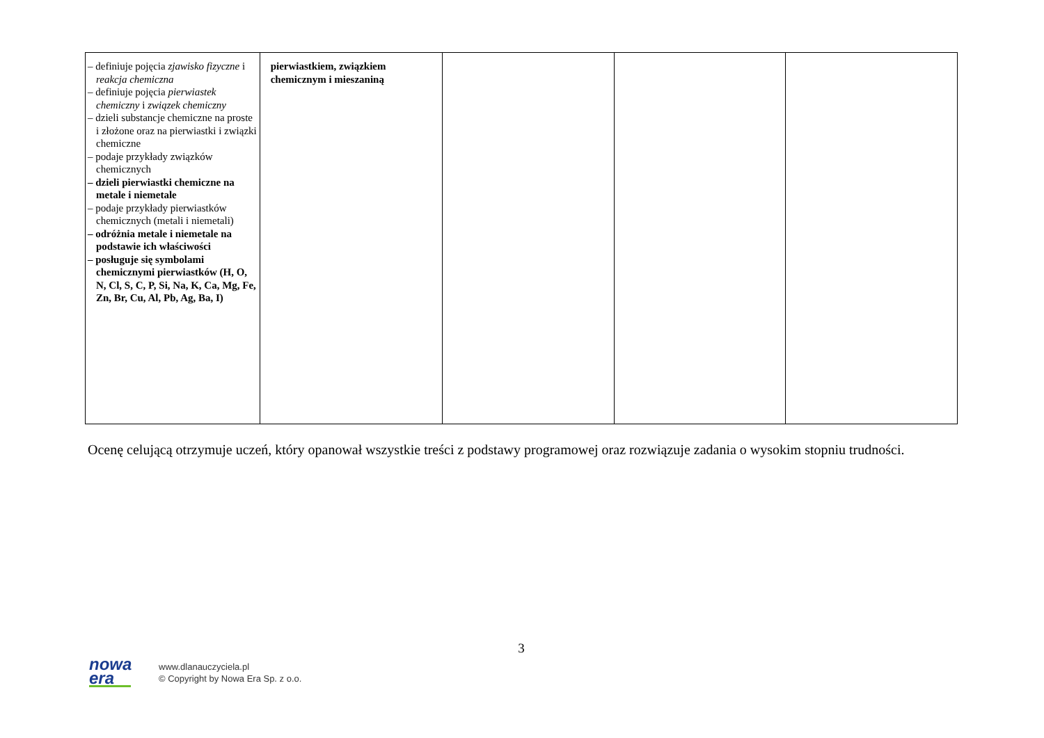| – definiuje pojęcia zjawisko fizyczne i reakcja chemiczna – definiuje pojęcia pierwiastek chemiczny i związek chemiczny – dzieli substancje chemiczne na proste i złożone oraz na pierwiastki i związki chemiczne – podaje przykłady związków chemicznych – dzieli pierwiastki chemiczne na metale i niemetale – podaje przykłady pierwiastków chemicznych (metali i niemetali) – odróżnia metale i niemetale na podstawie ich właściwości – posługuje się symbolami chemicznymi pierwiastków (H, O, N, Cl, S, C, P, Si, Na, K, Ca, Mg, Fe, Zn, Br, Cu, Al, Pb, Ag, Ba, I) | pierwiastkiem, związkiem chemicznym i mieszaniną | | | |
Ocenę celującą otrzymuje uczeń, który opanował wszystkie treści z podstawy programowej oraz rozwiązuje zadania o wysokim stopniu trudności.
3
nowa
era
www.dlanauczyciela.pl
© Copyright by Nowa Era Sp. z o.o.